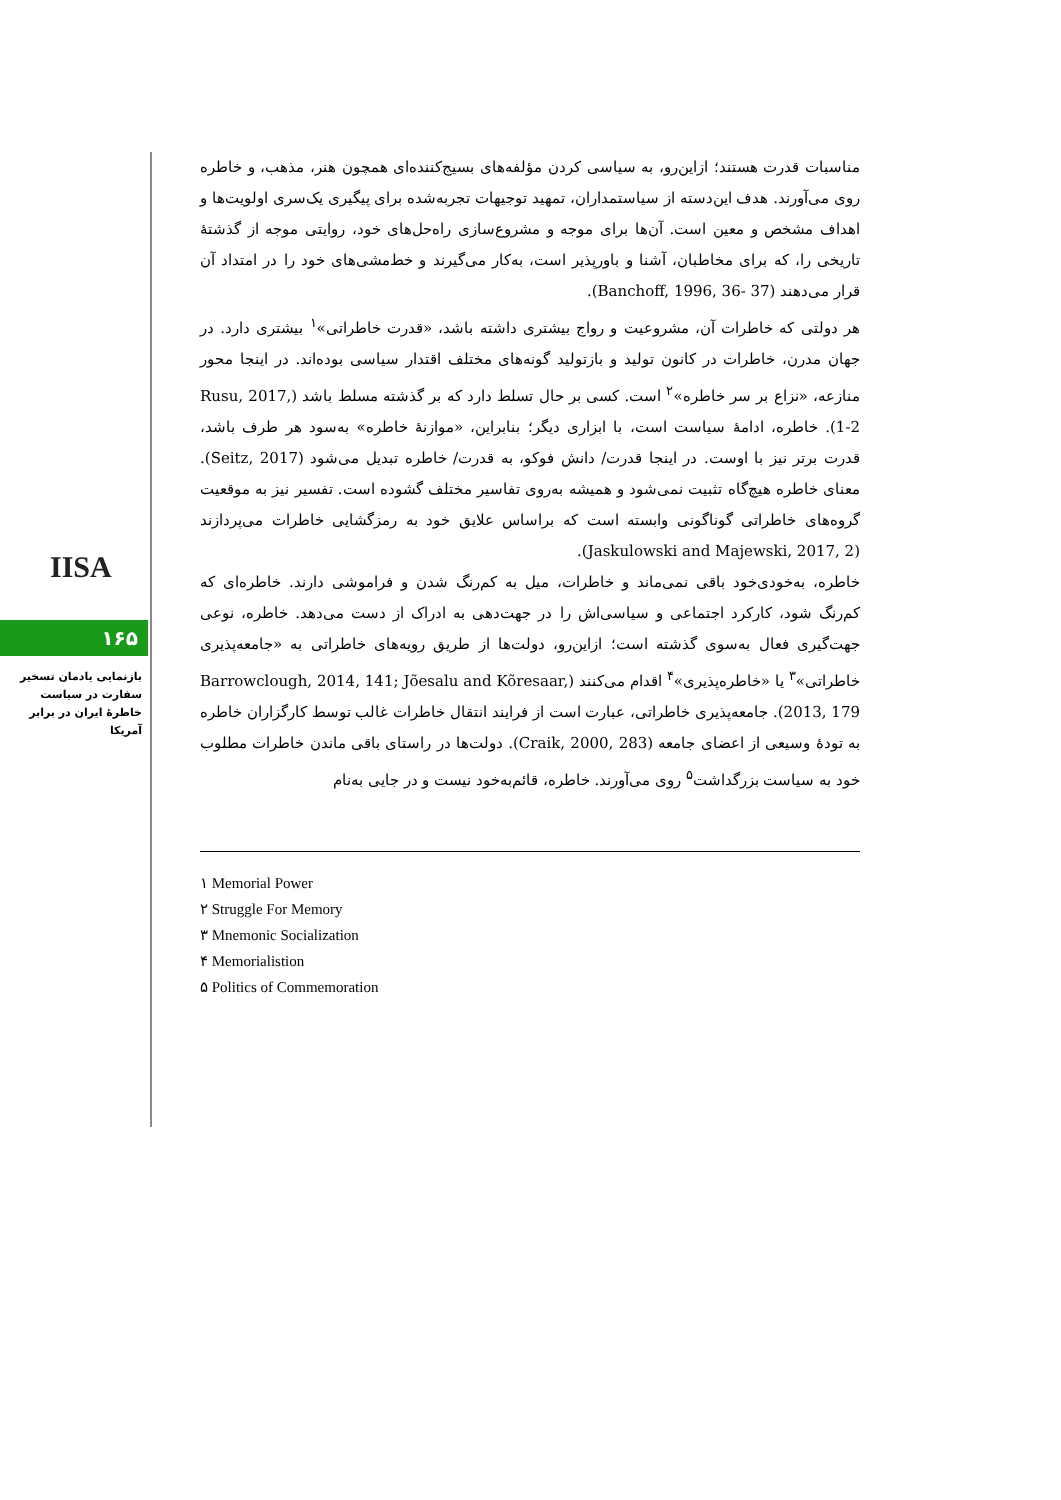IISA
۱۶۵
بازنمایی یادمان تسخیر سفارت در سیاست خاطرهٔ ایران در برابر آمریکا
مناسبات قدرت هستند؛ ازاین‌رو، به سیاسی کردن مؤلفه‌های بسیج‌کننده‌ای همچون هنر، مذهب، و خاطره روی می‌آورند. هدف این‌دسته از سیاستمداران، تمهید توجیهات تجربه‌شده برای پیگیری یک‌سری اولویت‌ها و اهداف مشخص و معین است. آن‌ها برای موجه و مشروع‌سازی راه‌حل‌های خود، روایتی موجه از گذشتهٔ تاریخی را، که برای مخاطبان، آشنا و باورپذیر است، به‌کار می‌گیرند و خط‌مشی‌های خود را در امتداد آن قرار می‌دهند (Banchoff, 1996, 36- 37).
هر دولتی که خاطرات آن، مشروعیت و رواج بیشتری داشته باشد، «قدرت خاطراتی»<sup>۱</sup> بیشتری دارد. در جهان مدرن، خاطرات در کانون تولید و بازتولید گونه‌های مختلف اقتدار سیاسی بوده‌اند. در اینجا محور منازعه، «نزاع بر سر خاطره»<sup>۲</sup> است. کسی بر حال تسلط دارد که بر گذشته مسلط باشد (Rusu, 2017, 1-2). خاطره، ادامهٔ سیاست است، با ابزاری دیگر؛ بنابراین، «موازنهٔ خاطره» به‌سود هر طرف باشد، قدرت برتر نیز با اوست. در اینجا قدرت/ دانش فوکو، به قدرت/ خاطره تبدیل می‌شود (Seitz, 2017). معنای خاطره هیچ‌گاه تثبیت نمی‌شود و همیشه به‌روی تفاسیر مختلف گشوده است. تفسیر نیز به موقعیت گروه‌های خاطراتی گوناگونی وابسته است که براساس علایق خود به رمزگشایی خاطرات می‌پردازند (Jaskulowski and Majewski, 2017, 2).
خاطره، به‌خودی‌خود باقی نمی‌ماند و خاطرات، میل به کم‌رنگ شدن و فراموشی دارند. خاطره‌ای که کم‌رنگ شود، کارکرد اجتماعی و سیاسی‌اش را در جهت‌دهی به ادراک از دست می‌دهد. خاطره، نوعی جهت‌گیری فعال به‌سوی گذشته است؛ ازاین‌رو، دولت‌ها از طریق رویه‌های خاطراتی به «جامعه‌پذیری خاطراتی»<sup>۳</sup> یا «خاطره‌پذیری»<sup>۴</sup> اقدام می‌کنند (Barrowclough, 2014, 141; Jõesalu and Kõresaar, 2013, 179). جامعه‌پذیری خاطراتی، عبارت است از فرایند انتقال خاطرات غالب توسط کارگزاران خاطره به تودهٔ وسیعی از اعضای جامعه (Craik, 2000, 283). دولت‌ها در راستای باقی ماندن خاطرات مطلوب خود به سیاست بزرگداشت<sup>۵</sup> روی می‌آورند. خاطره، قائم‌به‌خود نیست و در جایی به‌نام
۱ Memorial Power
۲ Struggle For Memory
۳ Mnemonic Socialization
۴ Memorialistion
۵ Politics of Commemoration